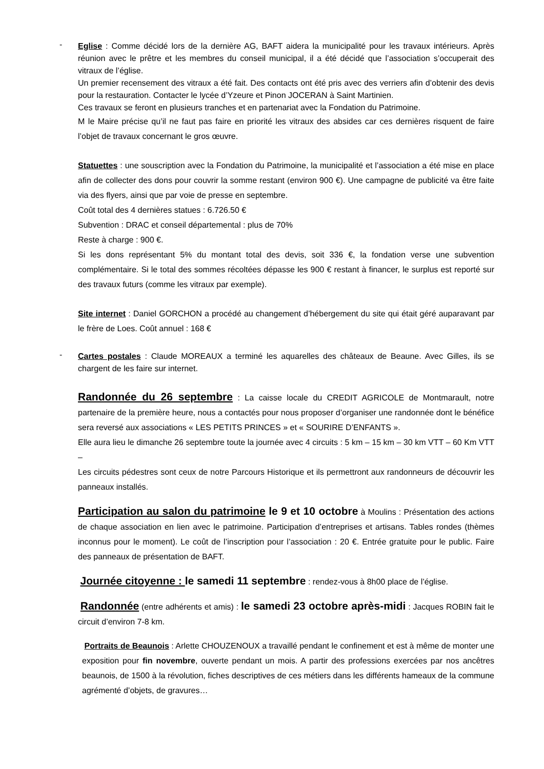-
Eglise : Comme décidé lors de la dernière AG, BAFT aidera la municipalité pour les travaux intérieurs. Après réunion avec le prêtre et les membres du conseil municipal, il a été décidé que l’association s’occuperait des vitraux de l’église.
Un premier recensement des vitraux a été fait. Des contacts ont été pris avec des verriers afin d’obtenir des devis pour la restauration. Contacter le lycée d’Yzeure et Pinon JOCERAN à Saint Martinien.
Ces travaux se feront en plusieurs tranches et en partenariat avec la Fondation du Patrimoine.
M le Maire précise qu’il ne faut pas faire en priorité les vitraux des absides car ces dernières risquent de faire l’objet de travaux concernant le gros œuvre.
Statuettes : une souscription avec la Fondation du Patrimoine, la municipalité et l’association a été mise en place afin de collecter des dons pour couvrir la somme restant (environ 900 €). Une campagne de publicité va être faite via des flyers, ainsi que par voie de presse en septembre.
Coût total des 4 dernières statues : 6.726.50 €
Subvention : DRAC et conseil départemental : plus de 70%
Reste à charge : 900 €.
Si les dons représentant 5% du montant total des devis, soit 336 €, la fondation verse une subvention complémentaire. Si le total des sommes récoltées dépasse les 900 € restant à financer, le surplus est reporté sur des travaux futurs (comme les vitraux par exemple).
Site internet : Daniel GORCHON a procédé au changement d’hébergement du site qui était géré auparavant par le frère de Loes. Coût annuel : 168 €
-
Cartes postales : Claude MOREAUX a terminé les aquarelles des châteaux de Beaune. Avec Gilles, ils se chargent de les faire sur internet.
Randonnée du 26 septembre : La caisse locale du CREDIT AGRICOLE de Montmarault, notre partenaire de la première heure, nous a contactés pour nous proposer d’organiser une randonnée dont le bénéfice sera reversé aux associations « LES PETITS PRINCES » et « SOURIRE D’ENFANTS ».
Elle aura lieu le dimanche 26 septembre toute la journée avec 4 circuits : 5 km – 15 km – 30 km VTT – 60 Km VTT –
Les circuits pédestres sont ceux de notre Parcours Historique et ils permettront aux randonneurs de découvrir les panneaux installés.
Participation au salon du patrimoine le 9 et 10 octobre à Moulins : Présentation des actions de chaque association en lien avec le patrimoine. Participation d’entreprises et artisans. Tables rondes (thèmes inconnus pour le moment). Le coût de l’inscription pour l’association : 20 €. Entrée gratuite pour le public. Faire des panneaux de présentation de BAFT.
Journée citoyenne : le samedi 11 septembre : rendez-vous à 8h00 place de l’église.
Randonnée (entre adhérents et amis) : le samedi 23 octobre après-midi : Jacques ROBIN fait le circuit d’environ 7-8 km.
Portraits de Beaunois : Arlette CHOUZENOUX a travaillé pendant le confinement et est à même de monter une exposition pour fin novembre, ouverte pendant un mois. A partir des professions exercées par nos ancêtres beaunois, de 1500 à la révolution, fiches descriptives de ces métiers dans les différents hameaux de la commune agrémenté d’objets, de gravures…